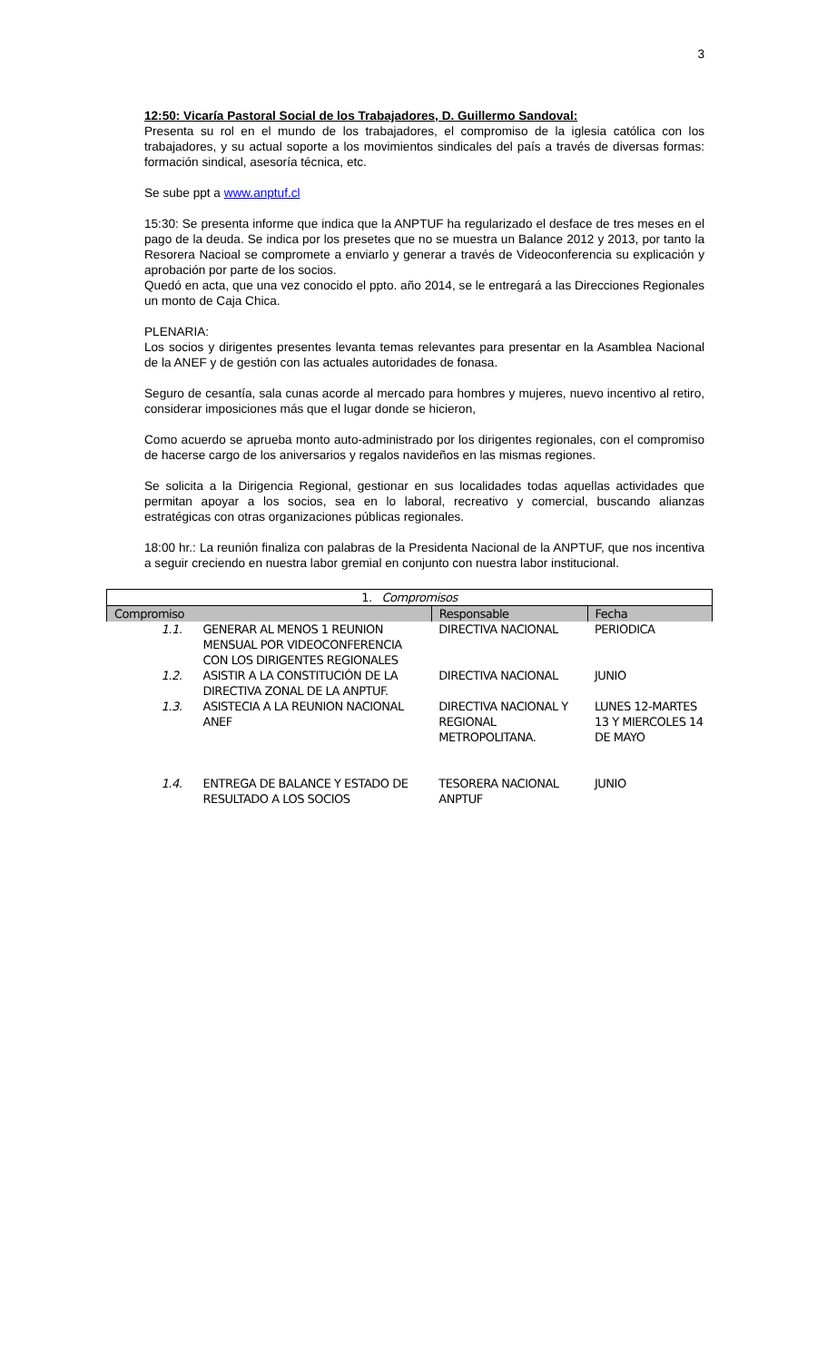3
12:50: Vicaría Pastoral Social de los Trabajadores, D. Guillermo Sandoval:
Presenta su rol en el mundo de los trabajadores, el compromiso de la iglesia católica con los trabajadores, y su actual soporte a los movimientos sindicales del país a través de diversas formas: formación sindical, asesoría técnica, etc.
Se sube ppt a www.anptuf.cl
15:30: Se presenta informe que indica que la ANPTUF ha regularizado el desface de tres meses en el pago de la deuda. Se indica por los presetes que no se muestra un Balance 2012 y 2013, por tanto la Resorera Nacioal se compromete a enviarlo y generar a través de Videoconferencia su explicación y aprobación por parte de los socios.
Quedó en acta, que una vez conocido el ppto. año 2014, se le entregará a las Direcciones Regionales un monto de Caja Chica.
PLENARIA:
Los socios y dirigentes presentes levanta temas relevantes para presentar en la Asamblea Nacional de la ANEF y de gestión con las actuales autoridades de fonasa.
Seguro de cesantía, sala cunas acorde al mercado para hombres y mujeres, nuevo incentivo al retiro, considerar imposiciones más que el lugar donde se hicieron,
Como acuerdo se aprueba monto auto-administrado por los dirigentes regionales, con el compromiso de hacerse cargo de los aniversarios y regalos navideños en las mismas regiones.
Se solicita a la Dirigencia Regional, gestionar en sus localidades todas aquellas actividades que permitan apoyar a los socios, sea en lo laboral, recreativo y comercial, buscando alianzas estratégicas con otras organizaciones públicas regionales.
18:00 hr.: La reunión finaliza con palabras de la Presidenta Nacional de la ANPTUF, que nos incentiva a seguir creciendo en nuestra labor gremial en conjunto con nuestra labor institucional.
| 1. Compromisos | | | |
| --- | --- | --- | --- |
| Compromiso | | Responsable | Fecha |
| 1.1. | GENERAR AL MENOS 1 REUNION MENSUAL POR VIDEOCONFERENCIA CON LOS DIRIGENTES REGIONALES | DIRECTIVA NACIONAL | PERIODICA |
| 1.2. | ASISTIR A LA CONSTITUCIÓN DE LA DIRECTIVA ZONAL DE LA ANPTUF. | DIRECTIVA NACIONAL | JUNIO |
| 1.3. | ASISTECIA A LA REUNION NACIONAL ANEF | DIRECTIVA NACIONAL Y REGIONAL METROPOLITANA. | LUNES 12-MARTES 13 Y MIERCOLES 14 DE MAYO |
| 1.4. | ENTREGA DE BALANCE Y ESTADO DE RESULTADO A LOS SOCIOS | TESORERA NACIONAL ANPTUF | JUNIO |